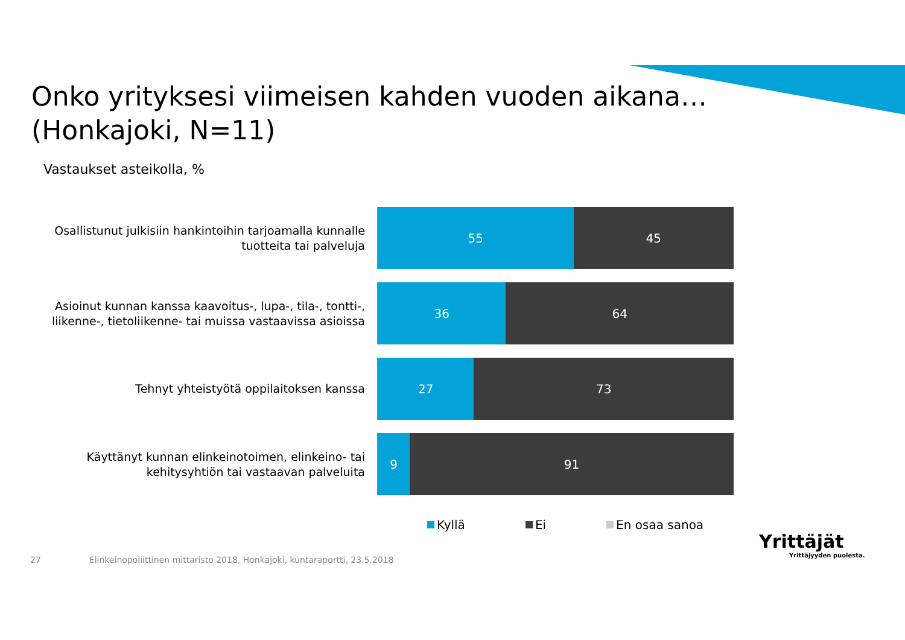Onko yrityksesi viimeisen kahden vuoden aikana…
(Honkajoki, N=11)
Vastaukset asteikolla, %
Osallistunut julkisiin hankintoihin tarjoamalla kunnalle tuotteita tai palveluja
55 45
Asioinut kunnan kanssa kaavoitus-, lupa-, tila-, tontti-, liikenne-, tietoliikenne- tai muissa vastaavissa asioissa
36 64
Tehnyt yhteistyötä oppilaitoksen kanssa
27 73
Käyttänyt kunnan elinkeinotoimen, elinkeino- tai kehitysyhtiön tai vastaavan palveluita
9 91
Kyllä Ei En osaa sanoa
27 Elinkeinopoliittinen mittaristo 2018, Honkajoki, kuntaraportti, 23.5.2018
Yrittäjät
Yrittäjyyden puolesta.